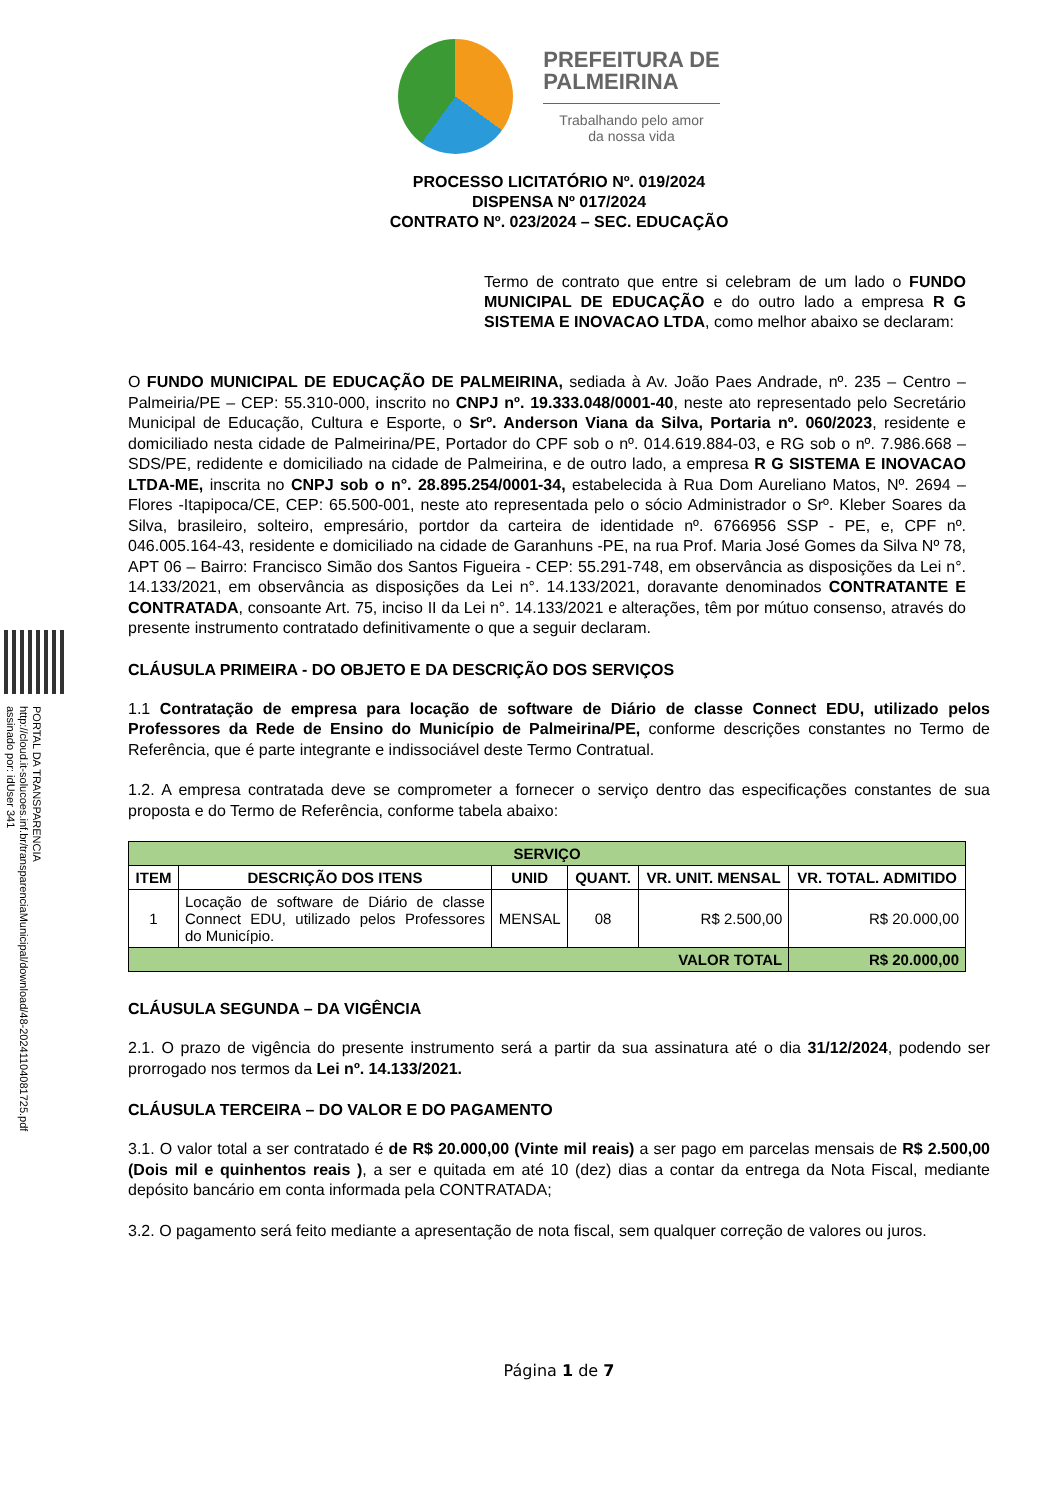PORTAL DA TRANSPARENCIA
http://cloud.it-solucoes.inf.br/transparenciaMunicipal/download/48-20241104081725.pdf
assinado por: idUser 341
PREFEITURA DE
PALMEIRINA
Trabalhando pelo amor
da nossa vida
PROCESSO LICITATÓRIO Nº. 019/2024
DISPENSA Nº 017/2024
CONTRATO Nº. 023/2024 – SEC. EDUCAÇÃO
Termo de contrato que entre si celebram de um lado o FUNDO MUNICIPAL DE EDUCAÇÃO e do outro lado a empresa R G SISTEMA E INOVACAO LTDA, como melhor abaixo se declaram:
O FUNDO MUNICIPAL DE EDUCAÇÃO DE PALMEIRINA, sediada à Av. João Paes Andrade, nº. 235 – Centro – Palmeiria/PE – CEP: 55.310-000, inscrito no CNPJ nº. 19.333.048/0001-40, neste ato representado pelo Secretário Municipal de Educação, Cultura e Esporte, o Srº. Anderson Viana da Silva, Portaria nº. 060/2023, residente e domiciliado nesta cidade de Palmeirina/PE, Portador do CPF sob o nº. 014.619.884-03, e RG sob o nº. 7.986.668 – SDS/PE, redidente e domiciliado na cidade de Palmeirina, e de outro lado, a empresa R G SISTEMA E INOVACAO LTDA-ME, inscrita no CNPJ sob o n°. 28.895.254/0001-34, estabelecida à Rua Dom Aureliano Matos, Nº. 2694 – Flores -Itapipoca/CE, CEP: 65.500-001, neste ato representada pelo o sócio Administrador o Srº. Kleber Soares da Silva, brasileiro, solteiro, empresário, portdor da carteira de identidade nº. 6766956 SSP - PE, e, CPF nº. 046.005.164-43, residente e domiciliado na cidade de Garanhuns -PE, na rua Prof. Maria José Gomes da Silva Nº 78, APT 06 – Bairro: Francisco Simão dos Santos Figueira - CEP: 55.291-748, em observância as disposições da Lei n°. 14.133/2021, em observância as disposições da Lei n°. 14.133/2021, doravante denominados CONTRATANTE E CONTRATADA, consoante Art. 75, inciso II da Lei n°. 14.133/2021 e alterações, têm por mútuo consenso, através do presente instrumento contratado definitivamente o que a seguir declaram.
CLÁUSULA PRIMEIRA - DO OBJETO E DA DESCRIÇÃO DOS SERVIÇOS
1.1 Contratação de empresa para locação de software de Diário de classe Connect EDU, utilizado pelos Professores da Rede de Ensino do Município de Palmeirina/PE, conforme descrições constantes no Termo de Referência, que é parte integrante e indissociável deste Termo Contratual.
1.2. A empresa contratada deve se comprometer a fornecer o serviço dentro das especificações constantes de sua proposta e do Termo de Referência, conforme tabela abaixo:
| SERVIÇO | | | | | |
| --- | --- | --- | --- | --- | --- |
| ITEM | DESCRIÇÃO DOS ITENS | UNID | QUANT. | VR. UNIT. MENSAL | VR. TOTAL. ADMITIDO |
| 1 | Locação de software de Diário de classe Connect EDU, utilizado pelos Professores do Município. | MENSAL | 08 | R$ 2.500,00 | R$ 20.000,00 |
| VALOR TOTAL | | | | | R$ 20.000,00 |
CLÁUSULA SEGUNDA – DA VIGÊNCIA
2.1. O prazo de vigência do presente instrumento será a partir da sua assinatura até o dia 31/12/2024, podendo ser prorrogado nos termos da Lei nº. 14.133/2021.
CLÁUSULA TERCEIRA – DO VALOR E DO PAGAMENTO
3.1. O valor total a ser contratado é de R$ 20.000,00 (Vinte mil reais) a ser pago em parcelas mensais de R$ 2.500,00 (Dois mil e quinhentos reais ), a ser e quitada em até 10 (dez) dias a contar da entrega da Nota Fiscal, mediante depósito bancário em conta informada pela CONTRATADA;
3.2. O pagamento será feito mediante a apresentação de nota fiscal, sem qualquer correção de valores ou juros.
Página 1 de 7